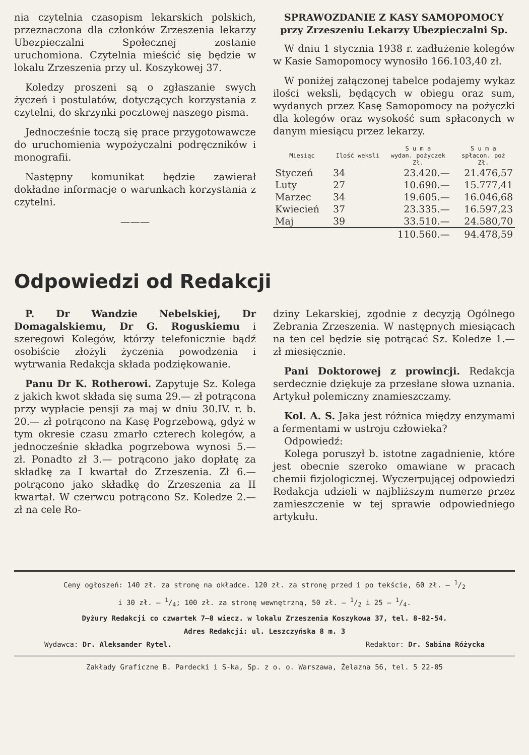nia czytelnia czasopism lekarskich polskich, przeznaczona dla członków Zrzeszenia lekarzy Ubezpieczalni Społecznej zostanie uruchomiona. Czytelnia mieścić się będzie w lokalu Zrzeszenia przy ul. Koszykowej 37.
Koledzy proszeni są o zgłaszanie swych życzeń i postulatów, dotyczących korzystania z czytelni, do skrzynki pocztowej naszego pisma.
Jednocześnie toczą się prace przygotowawcze do uruchomienia wypożyczalni podręczników i monografii.
Następny komunikat będzie zawierał dokładne informacje o warunkach korzystania z czytelni.
———
SPRAWOZDANIE Z KASY SAMOPOMOCY
przy Zrzeszeniu Lekarzy Ubezpieczalni Sp.
W dniu 1 stycznia 1938 r. zadłużenie kolegów w Kasie Samopomocy wynosiło 166.103,40 zł.
W poniżej załączonej tabelce podajemy wykaz ilości weksli, będących w obiegu oraz sum, wydanych przez Kasę Samopomocy na pożyczki dla kolegów oraz wysokość sum spłaconych w danym miesiącu przez lekarzy.
| Miesiąc | Ilość weksli | S u m a wydan. pożyczek Zł. | S u m a spłacon. poż Zł. |
| --- | --- | --- | --- |
| Styczeń | 34 | 23.420.— | 21.476,57 |
| Luty | 27 | 10.690.— | 15.777,41 |
| Marzec | 34 | 19.605.— | 16.046,68 |
| Kwiecień | 37 | 23.335.— | 16.597,23 |
| Maj | 39 | 33.510.— | 24.580,70 |
| | | 110.560.— | 94.478,59 |
Odpowiedzi od Redakcji
P. Dr Wandzie Nebelskiej, Dr Domagalskiemu, Dr G. Roguskiemu i szeregowi Kolegów, którzy telefonicznie bądź osobiście złożyli życzenia powodzenia i wytrwania Redakcja składa podziękowanie.
Panu Dr K. Rotherowi. Zapytuje Sz. Kolega z jakich kwot składa się suma 29.— zł potrącona przy wypłacie pensji za maj w dniu 30.IV. r. b. 20.— zł potrącono na Kasę Pogrzebową, gdyż w tym okresie czasu zmarło czterech kolegów, a jednocześnie składka pogrzebowa wynosi 5.— zł. Ponadto zł 3.— potrącono jako dopłatę za składkę za I kwartał do Zrzeszenia. Zł 6.— potrącono jako składkę do Zrzeszenia za II kwartał. W czerwcu potrącono Sz. Koledze 2.— zł na cele Ro-
dziny Lekarskiej, zgodnie z decyzją Ogólnego Zebrania Zrzeszenia. W następnych miesiącach na ten cel będzie się potrącać Sz. Koledze 1.— zł miesięcznie.
Pani Doktorowej z prowincji. Redakcja serdecznie dziękuje za przesłane słowa uznania. Artykuł polemiczny znamieszczamy.
Kol. A. S. Jaka jest różnica między enzymami a fermentami w ustroju człowieka?
Odpowiedź:
Kolega poruszył b. istotne zagadnienie, które jest obecnie szeroko omawiane w pracach chemii fizjologicznej. Wyczerpującej odpowiedzi Redakcja udzieli w najbliższym numerze przez zamieszczenie w tej sprawie odpowiedniego artykułu.
Ceny ogłoszeń: 140 zł. za stronę na okładce. 120 zł. za stronę przed i po tekście, 60 zł. — 1/2
i 30 zł. — 1/4; 100 zł. za stronę wewnętrzną, 50 zł. — 1/2 i 25 — 1/4.
Dyżury Redakcji co czwartek 7—8 wiecz. w lokalu Zrzeszenia Koszykowa 37, tel. 8-82-54.
Adres Redakcji: ul. Leszczyńska 8 m. 3
Wydawca: Dr. Aleksander Rytel. Redaktor: Dr. Sabina Różycka
Zakłady Graficzne B. Pardecki i S-ka, Sp. z o. o. Warszawa, Żelazna 56, tel. 5 22-05